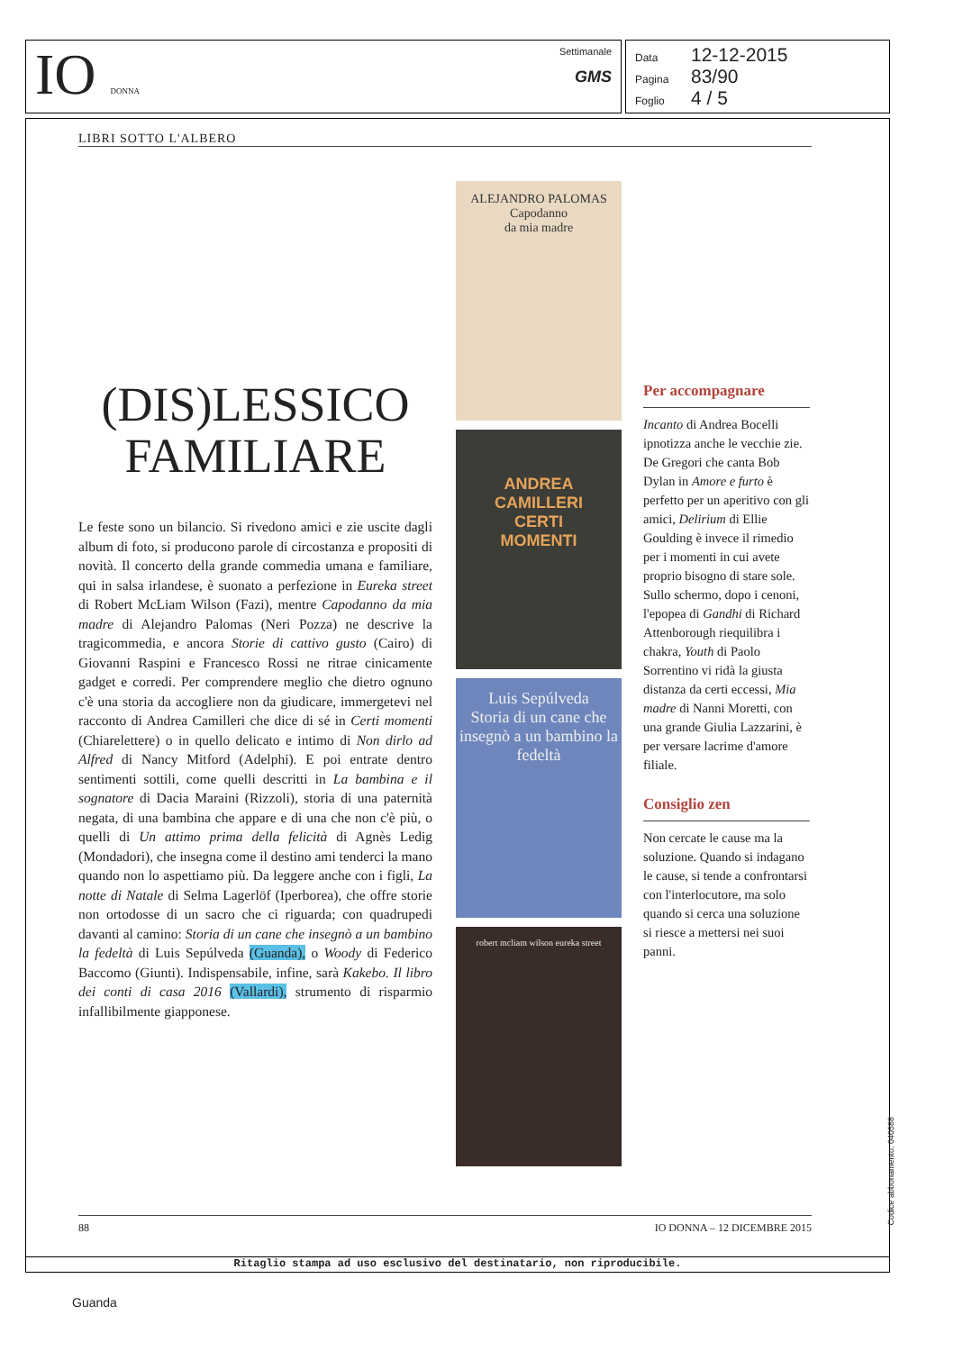IO DONNA
Settimanale
GMS
Data 12-12-2015
Pagina 83/90
Foglio 4 / 5
LIBRI SOTTO L'ALBERO
(DIS)LESSICO
FAMILIARE
Le feste sono un bilancio. Si rivedono amici e zie uscite dagli album di foto, si producono parole di circostanza e propositi di novità. Il concerto della grande commedia umana e familiare, qui in salsa irlandese, è suonato a perfezione in Eureka street di Robert McLiam Wilson (Fazi), mentre Capodanno da mia madre di Alejandro Palomas (Neri Pozza) ne descrive la tragicommedia, e ancora Storie di cattivo gusto (Cairo) di Giovanni Raspini e Francesco Rossi ne ritrae cinicamente gadget e corredi. Per comprendere meglio che dietro ognuno c'è una storia da accogliere non da giudicare, immergetevi nel racconto di Andrea Camilleri che dice di sé in Certi momenti (Chiarelettere) o in quello delicato e intimo di Non dirlo ad Alfred di Nancy Mitford (Adelphi). E poi entrate dentro sentimenti sottili, come quelli descritti in La bambina e il sognatore di Dacia Maraini (Rizzoli), storia di una paternità negata, di una bambina che appare e di una che non c'è più, o quelli di Un attimo prima della felicità di Agnès Ledig (Mondadori), che insegna come il destino ami tenderci la mano quando non lo aspettiamo più. Da leggere anche con i figli, La notte di Natale di Selma Lagerlöf (Iperborea), che offre storie non ortodosse di un sacro che ci riguarda; con quadrupedi davanti al camino: Storia di un cane che insegnò a un bambino la fedeltà di Luis Sepúlveda (Guanda), o Woody di Federico Baccomo (Giunti). Indispensabile, infine, sarà Kakebo. Il libro dei conti di casa 2016 (Vallardi), strumento di risparmio infallibilmente giapponese.
ALEJANDRO PALOMAS
Capodanno
da mia madre
ANDREA
CAMILLERI
CERTI
MOMENTI
Luis Sepúlveda
Storia di un cane che insegnò a un bambino la fedeltà
robert mcliam wilson eureka street
Per accompagnare
Incanto di Andrea Bocelli ipnotizza anche le vecchie zie. De Gregori che canta Bob Dylan in Amore e furto è perfetto per un aperitivo con gli amici, Delirium di Ellie Goulding è invece il rimedio per i momenti in cui avete proprio bisogno di stare sole. Sullo schermo, dopo i cenoni, l'epopea di Gandhi di Richard Attenborough riequilibra i chakra, Youth di Paolo Sorrentino vi ridà la giusta distanza da certi eccessi, Mia madre di Nanni Moretti, con una grande Giulia Lazzarini, è per versare lacrime d'amore filiale.
Consiglio zen
Non cercate le cause ma la soluzione. Quando si indagano le cause, si tende a confrontarsi con l'interlocutore, ma solo quando si cerca una soluzione si riesce a mettersi nei suoi panni.
88 IO DONNA – 12 DICEMBRE 2015
Ritaglio stampa ad uso esclusivo del destinatario, non riproducibile.
Codice abbonamento: 040588
Guanda